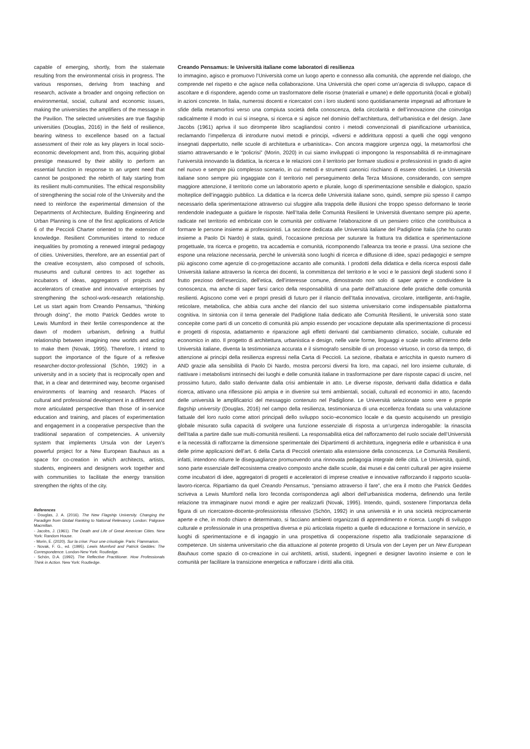capable of emerging, shortly, from the stalemate resulting from the environmental crisis in progress. The various responses, deriving from teaching and research, activate a broader and ongoing reflection on environmental, social, cultural and economic issues, making the universities the amplifiers of the message in the Pavilion. The selected universities are true flagship universities (Douglas, 2016) in the field of resilience, bearing witness to excellence based on a factual assessment of their role as key players in local socio-economic development and, from this, acquiring global prestige measured by their ability to perform an essential function in response to an urgent need that cannot be postponed: the rebirth of Italy starting from its resilient multi-communities. The ethical responsibility of strengthening the social role of the University and the need to reinforce the experimental dimension of the Departments of Architecture, Building Engineering and Urban Planning is one of the first applications of Article 6 of the Peccioli Charter oriented to the extension of knowledge. Resilient Communities intend to reduce inequalities by promoting a renewed integral pedagogy of cities. Universities, therefore, are an essential part of the creative ecosystem, also composed of schools, museums and cultural centres to act together as incubators of ideas, aggregators of projects and accelerators of creative and innovative enterprises by strengthening the school-work-research relationship. Let us start again from Creando Pensamus, “thinking through doing”, the motto Patrick Geddes wrote to Lewis Mumford in their fertile correspondence at the dawn of modern urbanism, defining a fruitful relationship between imagining new worlds and acting to make them (Novak, 1995). Therefore, I intend to support the importance of the figure of a reflexive researcher-doctor-professional (Schön, 1992) in a university and in a society that is reciprocally open and that, in a clear and determined way, become organised environments of learning and research. Places of cultural and professional development in a different and more articulated perspective than those of in-service education and training, and places of experimentation and engagement in a cooperative perspective than the traditional separation of competencies. A university system that implements Ursula von der Leyen’s powerful project for a New European Bauhaus as a space for co-creation in which architects, artists, students, engineers and designers work together and with communities to facilitate the energy transition strengthen the rights of the city.
References
- Douglas, J. A. (2016). The New Flagship University. Changing the Paradigm from Global Ranking to National Relevancy. London: Palgrave Macmillan.
- Jacobs, J. (1961). The Death and Life of Great American Cities. New York: Random House.
- Morin, E. (2020). Sur la crise: Pour une crisologie. Paris: Flammarion.
- Novak, F. G., ed. (1995). Lewis Mumford and Patrick Geddes: The Correspondence. London-New York: Routledge.
- Schön, D.A. (1992). The Reflective Practitioner. How Professionals Think in Action. New York: Routledge.
Creando Pensamus: le Università italiane come laboratori di resilienza
Io immagino, agisco e promuovo l’Università come un luogo aperto e connesso alla comunità, che apprende nel dialogo, che comprende nel rispetto e che agisce nella collaborazione. Una Università che operi come un’agenzia di sviluppo, capace di ascoltare e di rispondere, agendo come un trasformatore delle risorse (materiali e umane) e delle opportunità (locali e globali) in azioni concrete. In Italia, numerosi docenti e ricercatori con i loro studenti sono quotidianamente impegnati ad affrontare le sfide della metamorfosi verso una compiuta società della conoscenza, della circolarità e dell’innovazione che coinvolga radicalmente il modo in cui si insegna, si ricerca e si agisce nel dominio dell’architettura, dell’urbanistica e del design. Jane Jacobs (1961) apriva il suo dirompente libro scagliandosi contro i metodi convenzionali di pianificazione urbanistica, reclamando l’impellenza di introdurre nuovi metodi e principi, «diversi e addirittura opposti a quelli che oggi vengono insegnati dappertutto, nelle scuole di architettura e urbanistica». Con ancora maggiore urgenza oggi, la metamorfosi che stiamo attraversando e le “policrisi” (Morin, 2020) in cui siamo inviluppati ci impongono la responsabilità di re-immaginare l’università innovando la didattica, la ricerca e le relazioni con il territorio per formare studiosi e professionisti in grado di agire nel nuovo e sempre più complesso scenario, in cui metodi e strumenti canonici rischiano di essere obsoleti. Le Università italiane sono sempre più ingaggiate con il territorio nel perseguimento della Terza Missione, considerando, con sempre maggiore attenzione, il territorio come un laboratorio aperto e plurale, luogo di sperimentazione sensibile e dialogico, spazio molteplice dell’ingaggio pubblico. La didattica e la ricerca delle Università italiane sono, quindi, sempre più spesso il campo necessario della sperimentazione attraverso cui sfuggire alla trappola delle illusioni che troppo spesso deformano le teorie rendendole inadeguate a guidare le risposte. Nell’Italia delle Comunità Resilienti le Università diventano sempre più aperte, radicate nel territorio ed embricate con le comunità per coltivarne l’elaborazione di un pensiero critico che contribuisca a formare le persone insieme ai professionisti. La sezione dedicata alle Università italiane del Padiglione Italia (che ho curato insieme a Paolo Di Nardo) è stata, quindi, l’occasione preziosa per suturare la frattura tra didattica e sperimentazione progettuale, tra ricerca e progetto, tra accademia e comunità, ricomponendo l’alleanza tra teorie e prassi. Una sezione che espone una relazione necessaria, perché le università sono luoghi di ricerca e diffusione di idee, spazi pedagogici e sempre più agiscono come agenzie di co-progettazione accanto alle comunità. I prodotti della didattica e della ricerca esposti dalle Università italiane attraverso la ricerca dei docenti, la committenza del territorio e le voci e le passioni degli studenti sono il frutto prezioso dell’esercizio, dell’etica, dell’interesse comune, dimostrando non solo di saper aprire e condividere la conoscenza, ma anche di saper farsi carico della responsabilità di una parte dell’attuazione delle pratiche delle comunità resilienti. Agiscono come veri e propri presidi di futuro per il rilancio dell’Italia innovativa, circolare, intelligente, anti-fragile, reticolare, metabolica, che abbia cura anche del rilancio del suo sistema universitario come indispensabile piattaforma cognitiva. In sintonia con il tema generale del Padiglione Italia dedicato alle Comunità Resilienti, le università sono state concepite come parti di un concetto di comunità più ampio essendo per vocazione deputate alla sperimentazione di processi e progetti di risposta, adattamento e riparazione agli effetti derivanti dal cambiamento climatico, sociale, culturale ed economico in atto. Il progetto di architettura, urbanistica e design, nelle varie forme, linguaggi e scale svolto all’interno delle Università italiane, diventa la testimonianza accurata e il sismografo sensibile di un processo virtuoso, in corso da tempo, di attenzione ai principi della resilienza espressi nella Carta di Peccioli. La sezione, ribaltata e arricchita in questo numero di AND grazie alla sensibilità di Paolo Di Nardo, mostra percorsi diversi fra loro, ma capaci, nel loro insieme culturale, di riattivare i metabolismi intrinsechi dei luoghi e delle comunità italiane in trasformazione per dare risposte capaci di uscire, nel prossimo futuro, dallo stallo derivante dalla crisi ambientale in atto. Le diverse risposte, derivanti dalla didattica e dalla ricerca, attivano una riflessione più ampia e in divenire sui temi ambientali, sociali, culturali ed economici in atto, facendo delle università le amplificatrici del messaggio contenuto nel Padiglione. Le Università selezionate sono vere e proprie flagship university (Douglas, 2016) nel campo della resilienza, testimonianza di una eccellenza fondata su una valutazione fattuale del loro ruolo come attori principali dello sviluppo socio¬economico locale e da questo acquisendo un prestigio globale misurato sulla capacità di svolgere una funzione essenziale di risposta a un’urgenza inderogabile: la rinascita dell’Italia a partire dalle sue multi-comunità resilienti. La responsabilità etica del rafforzamento del ruolo sociale dell’Università e la necessità di rafforzarne la dimensione sperimentale dei Dipartimenti di architettura, ingegneria edile e urbanistica è una delle prime applicazioni dell’art. 6 della Carta di Peccioli orientato alla estensione della conoscenza. Le Comunità Resilienti, infatti, intendono ridurre le diseguaglianze promuovendo una rinnovata pedagogia integrale delle città. Le Università, quindi, sono parte essenziale dell’ecosistema creativo composto anche dalle scuole, dai musei e dai centri culturali per agire insieme come incubatori di idee, aggregatori di progetti e acceleratori di imprese creative e innovative rafforzando il rapporto scuola-lavoro-ricerca. Ripartiamo da quel Creando Pensamus, “pensiamo attraverso il fare”, che era il motto che Patrick Geddes scriveva a Lewis Mumford nella loro feconda corrispondenza agli albori dell’urbanistica moderna, definendo una fertile relazione tra immaginare nuovi mondi e agire per realizzarli (Novak, 1995). Intendo, quindi, sostenere l’importanza della figura di un ricercatore-docente-professionista riflessivo (Schön, 1992) in una università e in una società reciprocamente aperte e che, in modo chiaro e determinato, si facciano ambienti organizzati di apprendimento e ricerca. Luoghi di sviluppo culturale e professionale in una prospettiva diversa e più articolata rispetto a quelle di educazione e formazione in servizio, e luoghi di sperimentazione e di ingaggio in una prospettiva di cooperazione rispetto alla tradizionale separazione di competenze. Un sistema universitario che dia attuazione al potente progetto di Ursula von der Leyen per un New European Bauhaus come spazio di co-creazione in cui architetti, artisti, studenti, ingegneri e designer lavorino insieme e con le comunità per facilitare la transizione energetica e rafforzare i diritti alla città.